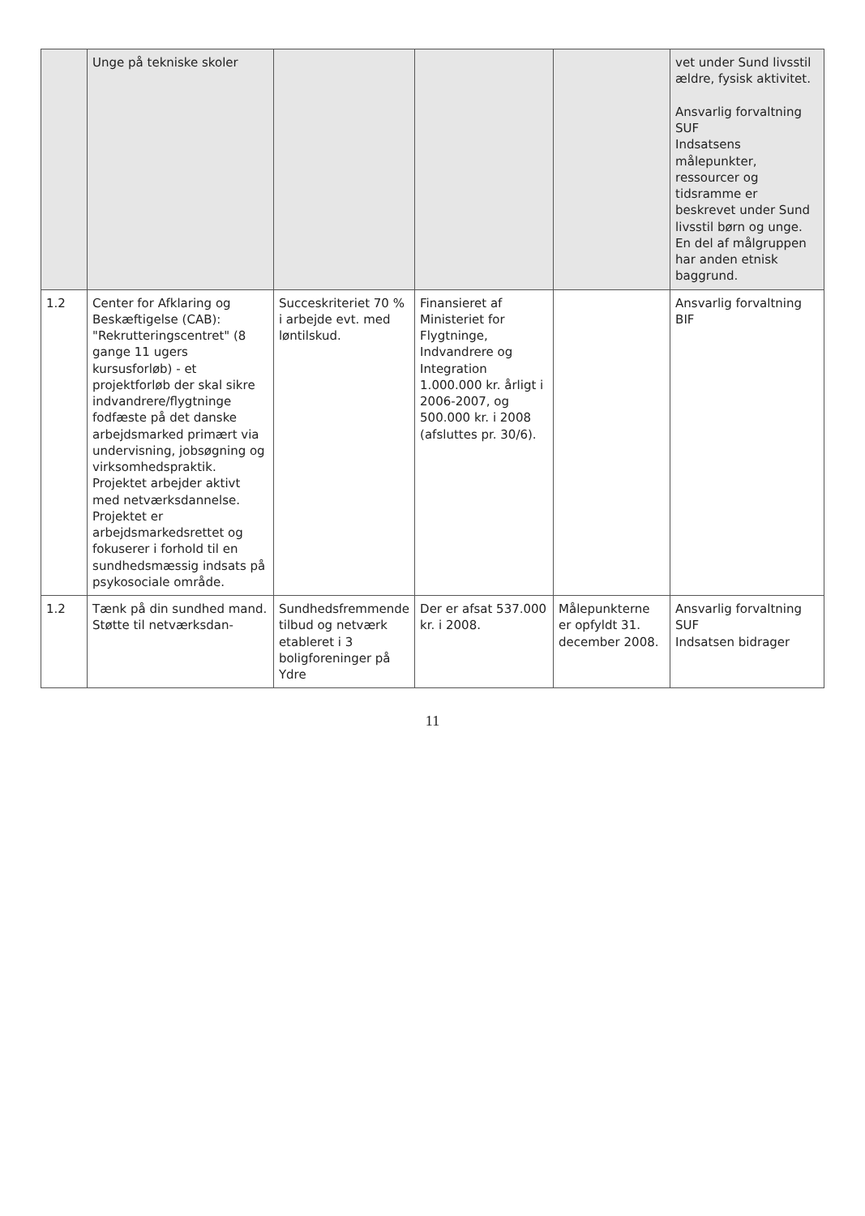| | Unge på tekniske skoler | | | | vet under Sund livsstil ældre, fysisk aktivitet. Ansvarlig forvaltning SUF Indsatsens målepunkter, ressourcer og tidsramme er beskrevet under Sund livsstil børn og unge. En del af målgruppen har anden etnisk baggrund. |
| 1.2 | Center for Afklaring og Beskæftigelse (CAB): "Rekrutteringscentret" (8 gange 11 ugers kursusforløb) - et projektforløb der skal sikre indvandrere/flygtninge fodfæste på det danske arbejdsmarked primært via undervisning, jobsøgning og virksomhedspraktik. Projektet arbejder aktivt med netværksdannelse. Projektet er arbejdsmarkedsrettet og fokuserer i forhold til en sundhedsmæssig indsats på psykosociale område. | Succeskriteriet 70 % i arbejde evt. med løntilskud. | Finansieret af Ministeriet for Flygtninge, Indvandrere og Integration 1.000.000 kr. årligt i 2006-2007, og 500.000 kr. i 2008 (afsluttes pr. 30/6). | | Ansvarlig forvaltning BIF |
| 1.2 | Tænk på din sundhed mand. Støtte til netværksdan- | Sundhedsfremmende tilbud og netværk etableret i 3 boligforeninger på Ydre | Der er afsat 537.000 kr. i 2008. | Målepunkterne er opfyldt 31. december 2008. | Ansvarlig forvaltning SUF Indsatsen bidrager |
11